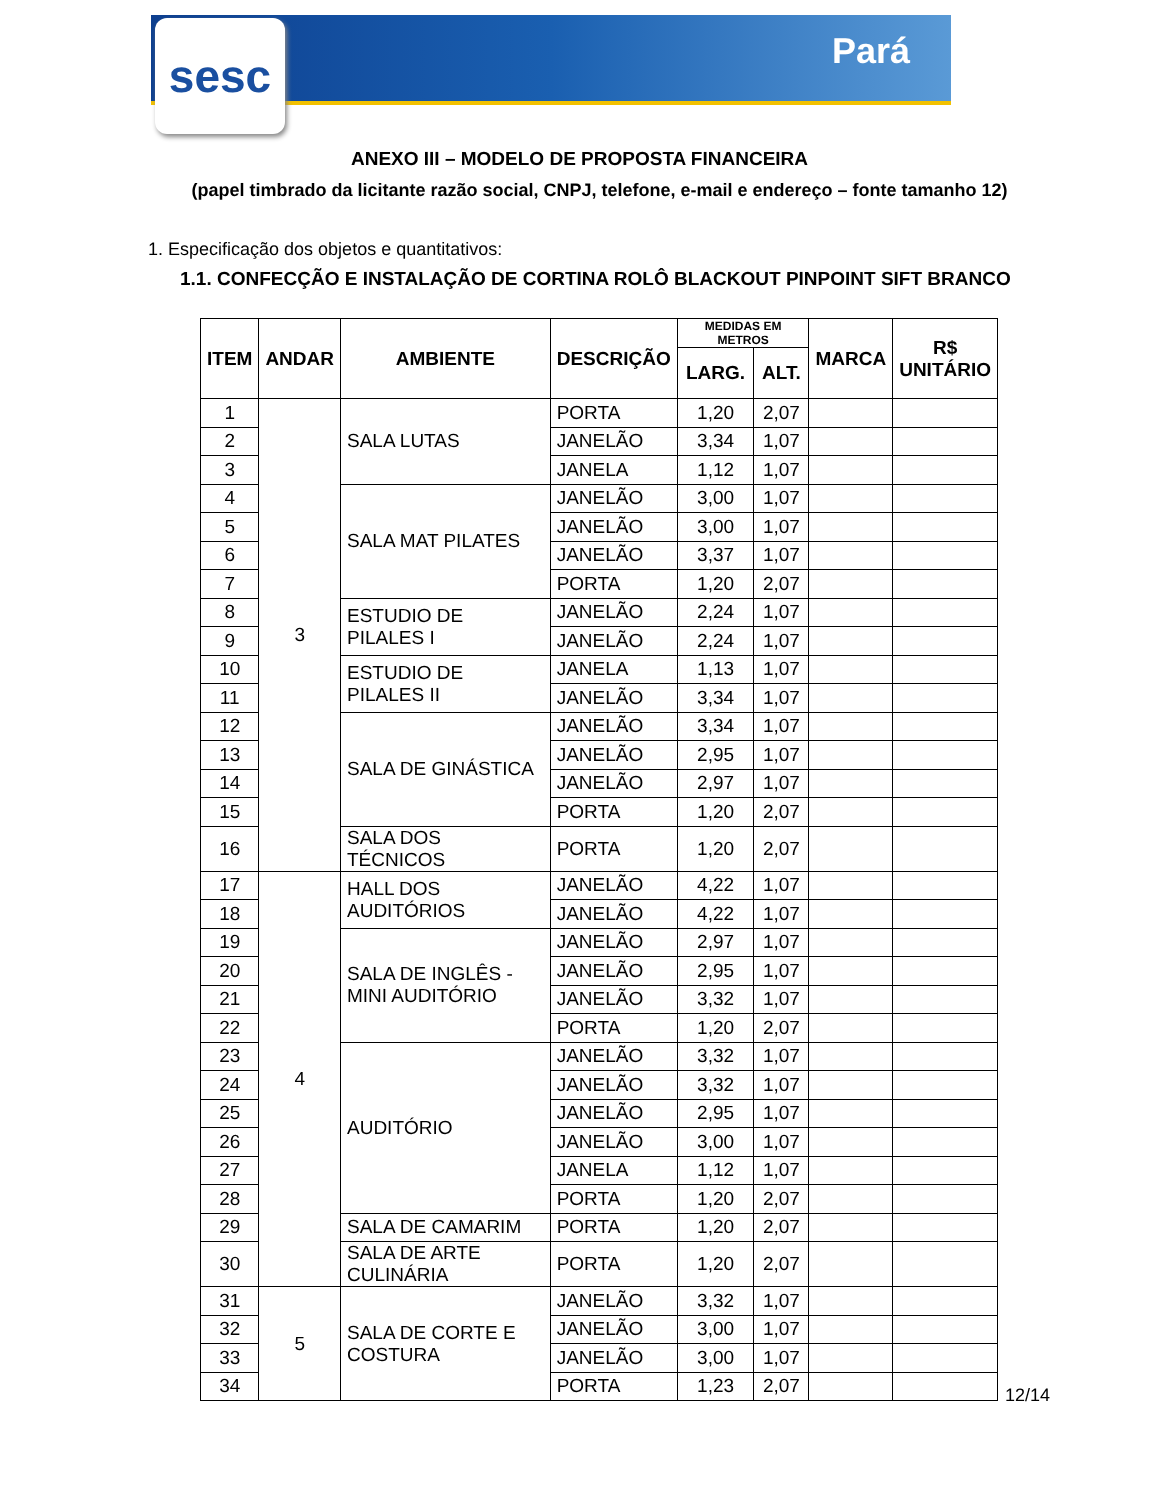sesc Pará
ANEXO III – MODELO DE PROPOSTA FINANCEIRA
(papel timbrado da licitante razão social, CNPJ, telefone, e-mail e endereço – fonte tamanho 12)
1. Especificação dos objetos e quantitativos:
1.1. CONFECÇÃO E INSTALAÇÃO DE CORTINA ROLÔ BLACKOUT PINPOINT SIFT BRANCO
| ITEM | ANDAR | AMBIENTE | DESCRIÇÃO | MEDIDAS EM METROS | | MARCA | R$ UNITÁRIO |
| --- | --- | --- | --- | --- | --- | --- | --- |
| | | | | LARG. | ALT. | | |
| 1 | 3 | SALA LUTAS | PORTA | 1,20 | 2,07 | | |
| 2 | | | JANELÃO | 3,34 | 1,07 | | |
| 3 | | | JANELA | 1,12 | 1,07 | | |
| 4 | | SALA MAT PILATES | JANELÃO | 3,00 | 1,07 | | |
| 5 | | | JANELÃO | 3,00 | 1,07 | | |
| 6 | | | JANELÃO | 3,37 | 1,07 | | |
| 7 | | | PORTA | 1,20 | 2,07 | | |
| 8 | | ESTUDIO DE PILALES I | JANELÃO | 2,24 | 1,07 | | |
| 9 | | | JANELÃO | 2,24 | 1,07 | | |
| 10 | | ESTUDIO DE PILALES II | JANELA | 1,13 | 1,07 | | |
| 11 | | | JANELÃO | 3,34 | 1,07 | | |
| 12 | | SALA DE GINÁSTICA | JANELÃO | 3,34 | 1,07 | | |
| 13 | | | JANELÃO | 2,95 | 1,07 | | |
| 14 | | | JANELÃO | 2,97 | 1,07 | | |
| 15 | | | PORTA | 1,20 | 2,07 | | |
| 16 | | SALA DOS TÉCNICOS | PORTA | 1,20 | 2,07 | | |
| 17 | 4 | HALL DOS AUDITÓRIOS | JANELÃO | 4,22 | 1,07 | | |
| 18 | | | JANELÃO | 4,22 | 1,07 | | |
| 19 | | SALA DE INGLÊS - MINI AUDITÓRIO | JANELÃO | 2,97 | 1,07 | | |
| 20 | | | JANELÃO | 2,95 | 1,07 | | |
| 21 | | | JANELÃO | 3,32 | 1,07 | | |
| 22 | | | PORTA | 1,20 | 2,07 | | |
| 23 | | AUDITÓRIO | JANELÃO | 3,32 | 1,07 | | |
| 24 | | | JANELÃO | 3,32 | 1,07 | | |
| 25 | | | JANELÃO | 2,95 | 1,07 | | |
| 26 | | | JANELÃO | 3,00 | 1,07 | | |
| 27 | | | JANELA | 1,12 | 1,07 | | |
| 28 | | | PORTA | 1,20 | 2,07 | | |
| 29 | | SALA DE CAMARIM | PORTA | 1,20 | 2,07 | | |
| 30 | | SALA DE ARTE CULINÁRIA | PORTA | 1,20 | 2,07 | | |
| 31 | 5 | SALA DE CORTE E COSTURA | JANELÃO | 3,32 | 1,07 | | |
| 32 | | | JANELÃO | 3,00 | 1,07 | | |
| 33 | | | JANELÃO | 3,00 | 1,07 | | |
| 34 | | | PORTA | 1,23 | 2,07 | | |
12/14